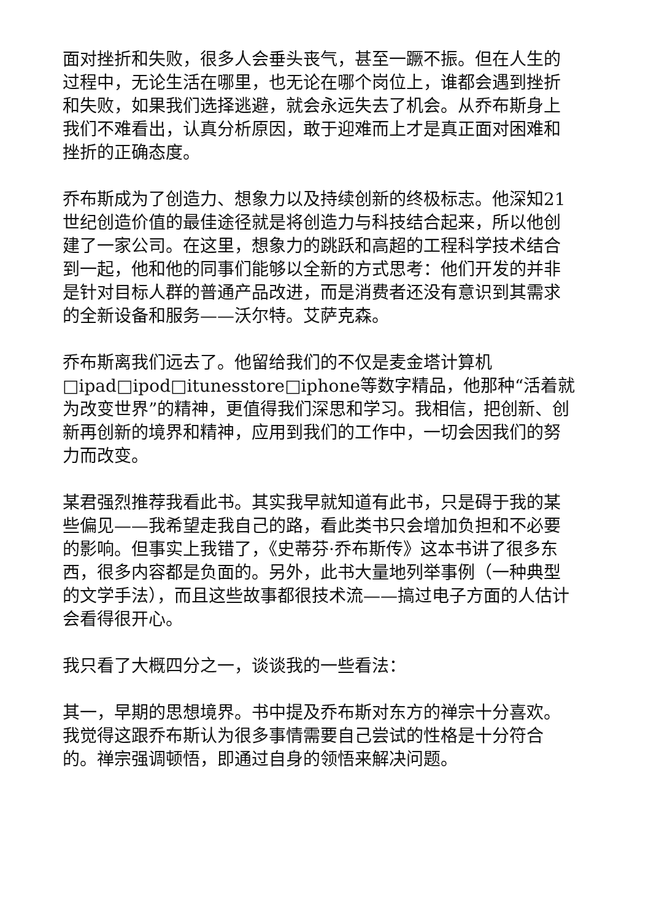面对挫折和失败，很多人会垂头丧气，甚至一蹶不振。但在人生的过程中，无论生活在哪里，也无论在哪个岗位上，谁都会遇到挫折和失败，如果我们选择逃避，就会永远失去了机会。从乔布斯身上我们不难看出，认真分析原因，敢于迎难而上才是真正面对困难和挫折的正确态度。
乔布斯成为了创造力、想象力以及持续创新的终极标志。他深知21世纪创造价值的最佳途径就是将创造力与科技结合起来，所以他创建了一家公司。在这里，想象力的跳跃和高超的工程科学技术结合到一起，他和他的同事们能够以全新的方式思考：他们开发的并非是针对目标人群的普通产品改进，而是消费者还没有意识到其需求的全新设备和服务——沃尔特。艾萨克森。
乔布斯离我们远去了。他留给我们的不仅是麦金塔计算机□ipad□ipod□itunesstore□iphone等数字精品，他那种“活着就为改变世界”的精神，更值得我们深思和学习。我相信，把创新、创新再创新的境界和精神，应用到我们的工作中，一切会因我们的努力而改变。
某君强烈推荐我看此书。其实我早就知道有此书，只是碍于我的某些偏见——我希望走我自己的路，看此类书只会增加负担和不必要的影响。但事实上我错了，《史蒂芬·乔布斯传》这本书讲了很多东西，很多内容都是负面的。另外，此书大量地列举事例（一种典型的文学手法），而且这些故事都很技术流——搞过电子方面的人估计会看得很开心。
我只看了大概四分之一，谈谈我的一些看法：
其一，早期的思想境界。书中提及乔布斯对东方的禅宗十分喜欢。我觉得这跟乔布斯认为很多事情需要自己尝试的性格是十分符合的。禅宗强调顿悟，即通过自身的领悟来解决问题。